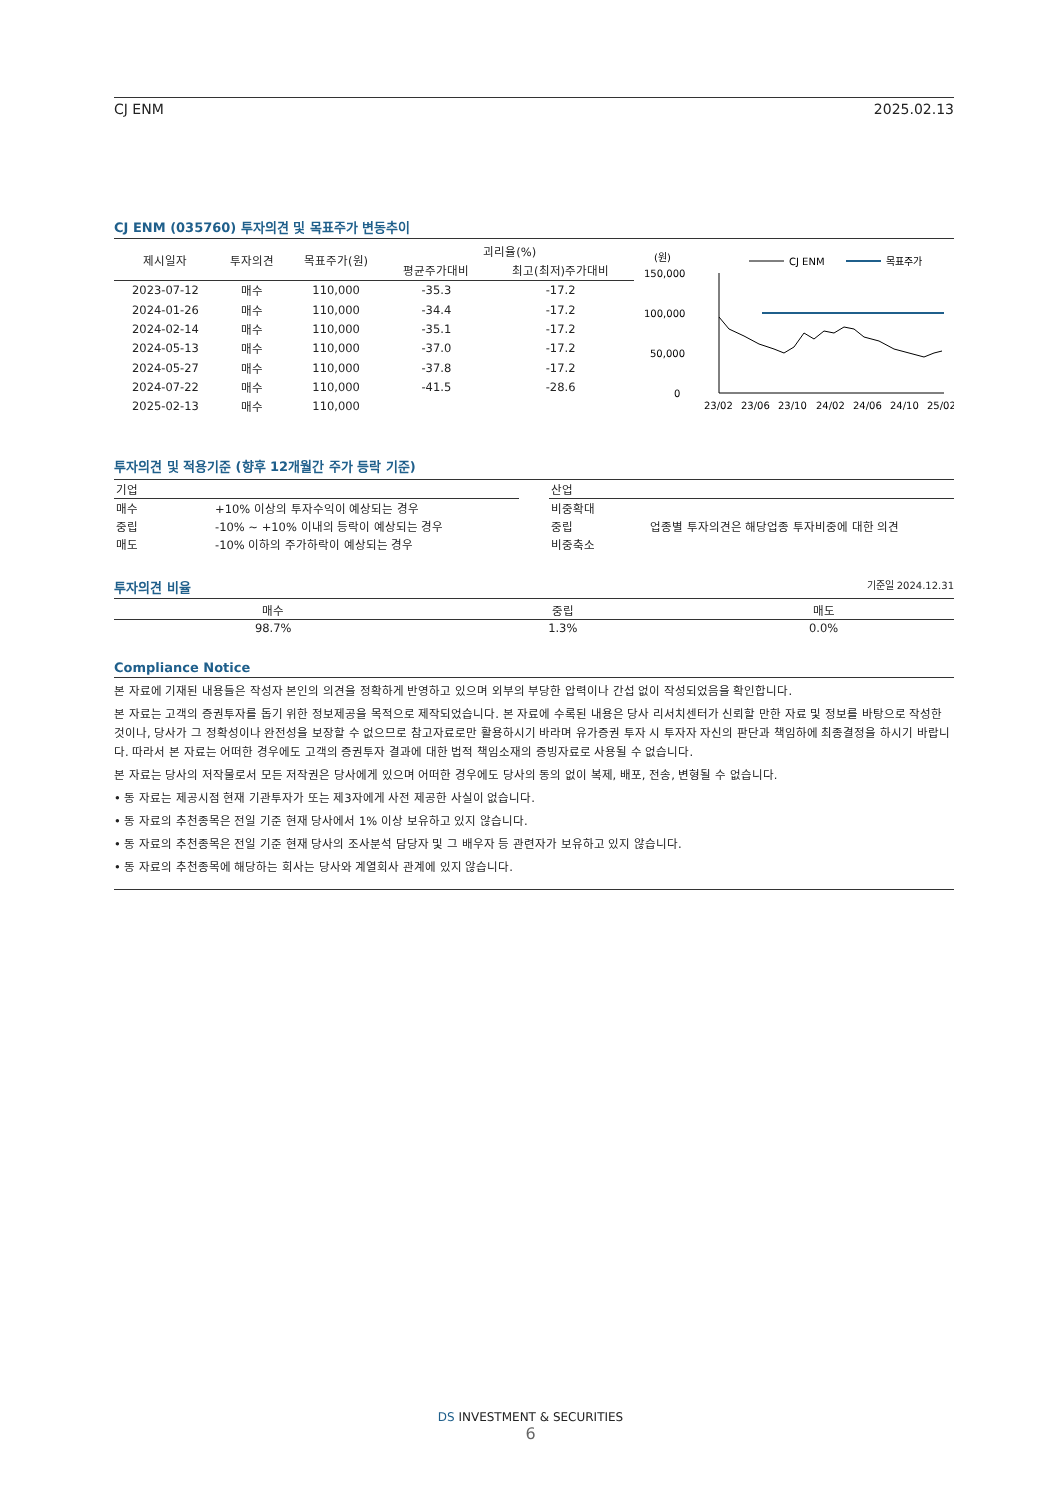CJ ENM 2025.02.13
CJ ENM (035760) 투자의견 및 목표주가 변동추이
| 제시일자 | 투자의견 | 목표주가(원) | 괴리율(%) | |
| --- | --- | --- | --- | --- |
| | | | 평균주가대비 | 최고(최저)주가대비 |
| 2023-07-12 | 매수 | 110,000 | -35.3 | -17.2 |
| 2024-01-26 | 매수 | 110,000 | -34.4 | -17.2 |
| 2024-02-14 | 매수 | 110,000 | -35.1 | -17.2 |
| 2024-05-13 | 매수 | 110,000 | -37.0 | -17.2 |
| 2024-05-27 | 매수 | 110,000 | -37.8 | -17.2 |
| 2024-07-22 | 매수 | 110,000 | -41.5 | -28.6 |
| 2025-02-13 | 매수 | 110,000 | | |
(원)
150,000
100,000
50,000
0
CJ ENM
목표주가
23/02
23/06
23/10
24/02
24/06
24/10
25/02
투자의견 및 적용기준 (향후 12개월간 주가 등락 기준)
| 기업 | |
| 매수 | +10% 이상의 투자수익이 예상되는 경우 |
| 중립 | -10% ~ +10% 이내의 등락이 예상되는 경우 |
| 매도 | -10% 이하의 주가하락이 예상되는 경우 |
| 산업 | |
| 비중확대 | |
| 중립 | 업종별 투자의견은 해당업종 투자비중에 대한 의견 |
| 비중축소 | |
투자의견 비율 기준일 2024.12.31
| 매수 | 중립 | 매도 |
| 98.7% | 1.3% | 0.0% |
Compliance Notice
본 자료에 기재된 내용들은 작성자 본인의 의견을 정확하게 반영하고 있으며 외부의 부당한 압력이나 간섭 없이 작성되었음을 확인합니다.
본 자료는 고객의 증권투자를 돕기 위한 정보제공을 목적으로 제작되었습니다. 본 자료에 수록된 내용은 당사 리서치센터가 신뢰할 만한 자료 및 정보를 바탕으로 작성한 것이나, 당사가 그 정확성이나 완전성을 보장할 수 없으므로 참고자료로만 활용하시기 바라며 유가증권 투자 시 투자자 자신의 판단과 책임하에 최종결정을 하시기 바랍니다. 따라서 본 자료는 어떠한 경우에도 고객의 증권투자 결과에 대한 법적 책임소재의 증빙자료로 사용될 수 없습니다.
본 자료는 당사의 저작물로서 모든 저작권은 당사에게 있으며 어떠한 경우에도 당사의 동의 없이 복제, 배포, 전송, 변형될 수 없습니다.
• 동 자료는 제공시점 현재 기관투자가 또는 제3자에게 사전 제공한 사실이 없습니다.
• 동 자료의 추천종목은 전일 기준 현재 당사에서 1% 이상 보유하고 있지 않습니다.
• 동 자료의 추천종목은 전일 기준 현재 당사의 조사분석 담당자 및 그 배우자 등 관련자가 보유하고 있지 않습니다.
• 동 자료의 추천종목에 해당하는 회사는 당사와 계열회사 관계에 있지 않습니다.
DS INVESTMENT & SECURITIES
6